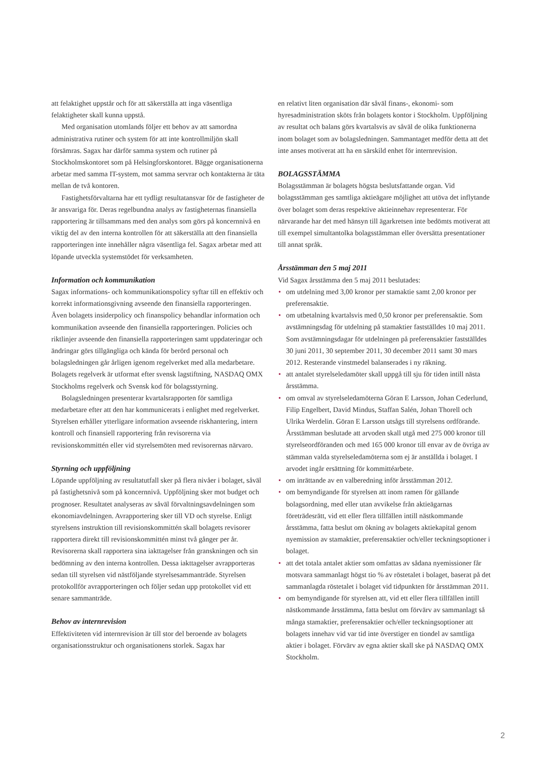att felaktighet uppstår och för att säkerställa att inga väsentliga felaktigheter skall kunna uppstå.
Med organisation utomlands följer ett behov av att samordna administrativa rutiner och system för att inte kontrollmiljön skall försämras. Sagax har därför samma system och rutiner på Stockholmskontoret som på Helsingforskontoret. Bägge organisationerna arbetar med samma IT-system, mot samma servrar och kontakterna är täta mellan de två kontoren.
Fastighetsförvaltarna har ett tydligt resultatansvar för de fastigheter de är ansvariga för. Deras regelbundna analys av fastigheternas finansiella rapportering är tillsammans med den analys som görs på koncernnivå en viktig del av den interna kontrollen för att säkerställa att den finansiella rapporteringen inte innehåller några väsentliga fel. Sagax arbetar med att löpande utveckla systemstödet för verksamheten.
Information och kommunikation
Sagax informations- och kommunikationspolicy syftar till en effektiv och korrekt informationsgivning avseende den finansiella rapporteringen. Även bolagets insiderpolicy och finanspolicy behandlar information och kommunikation avseende den finansiella rapporteringen. Policies och riktlinjer avseende den finansiella rapporteringen samt uppdateringar och ändringar görs tillgängliga och kända för berörd personal och bolagsledningen går årligen igenom regelverket med alla medarbetare. Bolagets regelverk är utformat efter svensk lagstiftning, NASDAQ OMX Stockholms regelverk och Svensk kod för bolagsstyrning.
Bolagsledningen presenterar kvartalsrapporten för samtliga medarbetare efter att den har kommunicerats i enlighet med regelverket. Styrelsen erhåller ytterligare information avseende riskhantering, intern kontroll och finansiell rapportering från revisorerna via revisionskommittén eller vid styrelsemöten med revisorernas närvaro.
Styrning och uppföljning
Löpande uppföljning av resultatutfall sker på flera nivåer i bolaget, såväl på fastighetsnivå som på koncernnivå. Uppföljning sker mot budget och prognoser. Resultatet analyseras av såväl förvaltningsavdelningen som ekonomiavdelningen. Avrapportering sker till VD och styrelse. Enligt styrelsens instruktion till revisionskommittén skall bolagets revisorer rapportera direkt till revisionskommittén minst två gånger per år. Revisorerna skall rapportera sina iakttagelser från granskningen och sin bedömning av den interna kontrollen. Dessa iakttagelser avrapporteras sedan till styrelsen vid nästföljande styrelsesammanträde. Styrelsen protokollför avrapporteringen och följer sedan upp protokollet vid ett senare sammanträde.
Behov av internrevision
Effektiviteten vid internrevision är till stor del beroende av bolagets organisationsstruktur och organisationens storlek. Sagax har
en relativt liten organisation där såväl finans-, ekonomi- som hyresadministration sköts från bolagets kontor i Stockholm. Uppföljning av resultat och balans görs kvartalsvis av såväl de olika funktionerna inom bolaget som av bolagsledningen. Sammantaget medför detta att det inte anses motiverat att ha en särskild enhet för internrevision.
BOLAGSSTÄMMA
Bolagsstämman är bolagets högsta beslutsfattande organ. Vid bolagsstämman ges samtliga aktieägare möjlighet att utöva det inflytande över bolaget som deras respektive aktieinnehav representerar. För närvarande har det med hänsyn till ägarkretsen inte bedömts motiverat att till exempel simultantolka bolagsstämman eller översätta presentationer till annat språk.
Årsstämman den 5 maj 2011
Vid Sagax årsstämma den 5 maj 2011 beslutades:
• om utdelning med 3,00 kronor per stamaktie samt 2,00 kronor per preferensaktie.
• om utbetalning kvartalsvis med 0,50 kronor per preferensaktie. Som avstämningsdag för utdelning på stamaktier fastställdes 10 maj 2011. Som avstämningsdagar för utdelningen på preferensaktier fastställdes 30 juni 2011, 30 september 2011, 30 december 2011 samt 30 mars 2012. Resterande vinstmedel balanserades i ny räkning.
• att antalet styrelseledamöter skall uppgå till sju för tiden intill nästa årsstämma.
• om omval av styrelseledamöterna Göran E Larsson, Johan Cederlund, Filip Engelbert, David Mindus, Staffan Salén, Johan Thorell och Ulrika Werdelin. Göran E Larsson utsågs till styrelsens ordförande. Årsstämman beslutade att arvoden skall utgå med 275 000 kronor till styrelseordföranden och med 165 000 kronor till envar av de övriga av stämman valda styrelseledamöterna som ej är anställda i bolaget. I arvodet ingår ersättning för kommittéarbete.
• om inrättande av en valberedning inför årsstämman 2012.
• om bemyndigande för styrelsen att inom ramen för gällande bolagsordning, med eller utan avvikelse från aktieägarnas företrädesrätt, vid ett eller flera tillfällen intill nästkommande årsstämma, fatta beslut om ökning av bolagets aktiekapital genom nyemission av stamaktier, preferensaktier och/eller teckningsoptioner i bolaget.
• att det totala antalet aktier som omfattas av sådana nyemissioner får motsvara sammanlagt högst tio % av röstetalet i bolaget, baserat på det sammanlagda röstetalet i bolaget vid tidpunkten för årsstämman 2011.
• om bemyndigande för styrelsen att, vid ett eller flera tillfällen intill nästkommande årsstämma, fatta beslut om förvärv av sammanlagt så många stamaktier, preferensaktier och/eller teckningsoptioner att bolagets innehav vid var tid inte överstiger en tiondel av samtliga aktier i bolaget. Förvärv av egna aktier skall ske på NASDAQ OMX Stockholm.
2